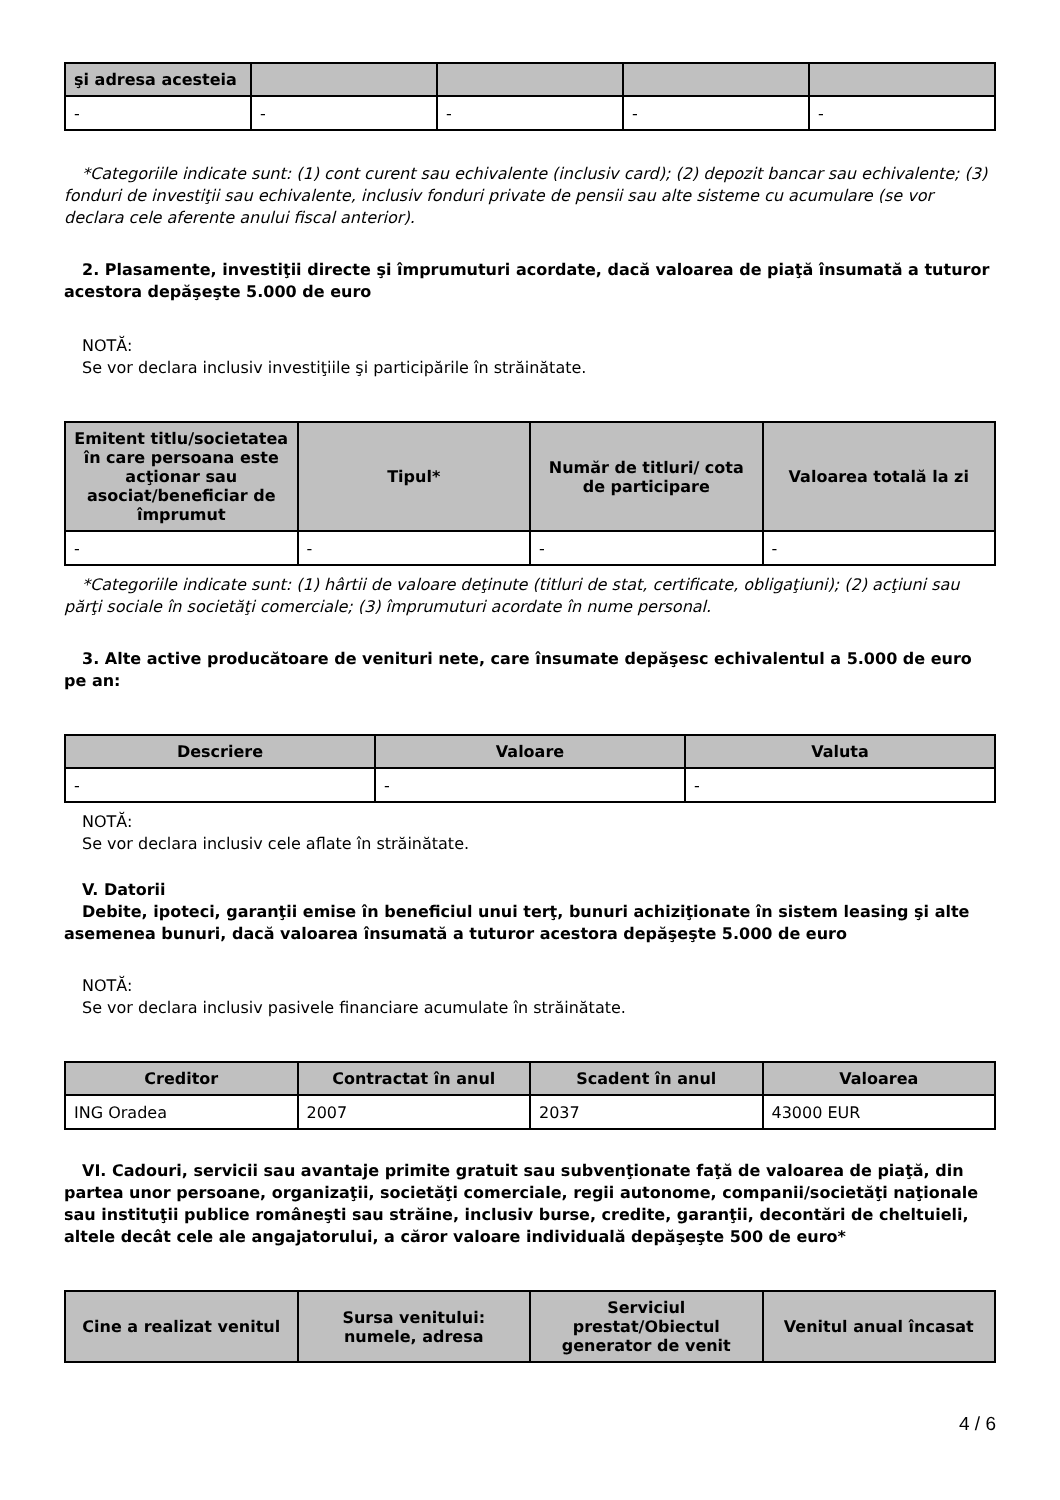| şi adresa acesteia | | | | |
| --- | --- | --- | --- | --- |
| - | - | - | - | - |
*Categoriile indicate sunt: (1) cont curent sau echivalente (inclusiv card); (2) depozit bancar sau echivalente; (3) fonduri de investiţii sau echivalente, inclusiv fonduri private de pensii sau alte sisteme cu acumulare (se vor declara cele aferente anului fiscal anterior).
2. Plasamente, investiţii directe şi împrumuturi acordate, dacă valoarea de piaţă însumată a tuturor acestora depăşeşte 5.000 de euro
NOTĂ:
Se vor declara inclusiv investiţiile şi participările în străinătate.
| Emitent titlu/societatea în care persoana este acţionar sau asociat/beneficiar de împrumut | Tipul* | Număr de titluri/ cota de participare | Valoarea totală la zi |
| --- | --- | --- | --- |
| - | - | - | - |
*Categoriile indicate sunt: (1) hârtii de valoare deţinute (titluri de stat, certificate, obligaţiuni); (2) acţiuni sau părţi sociale în societăţi comerciale; (3) împrumuturi acordate în nume personal.
3. Alte active producătoare de venituri nete, care însumate depăşesc echivalentul a 5.000 de euro pe an:
| Descriere | Valoare | Valuta |
| --- | --- | --- |
| - | - | - |
NOTĂ:
Se vor declara inclusiv cele aflate în străinătate.
V. Datorii
Debite, ipoteci, garanţii emise în beneficiul unui terţ, bunuri achiziţionate în sistem leasing şi alte asemenea bunuri, dacă valoarea însumată a tuturor acestora depăşeşte 5.000 de euro
NOTĂ:
Se vor declara inclusiv pasivele financiare acumulate în străinătate.
| Creditor | Contractat în anul | Scadent în anul | Valoarea |
| --- | --- | --- | --- |
| ING Oradea | 2007 | 2037 | 43000 EUR |
VI. Cadouri, servicii sau avantaje primite gratuit sau subvenţionate faţă de valoarea de piaţă, din partea unor persoane, organizaţii, societăţi comerciale, regii autonome, companii/societăţi naţionale sau instituţii publice româneşti sau străine, inclusiv burse, credite, garanţii, decontări de cheltuieli, altele decât cele ale angajatorului, a căror valoare individuală depăşeşte 500 de euro*
| Cine a realizat venitul | Sursa venitului: numele, adresa | Serviciul prestat/Obiectul generator de venit | Venitul anual încasat |
| --- | --- | --- | --- |
4 / 6